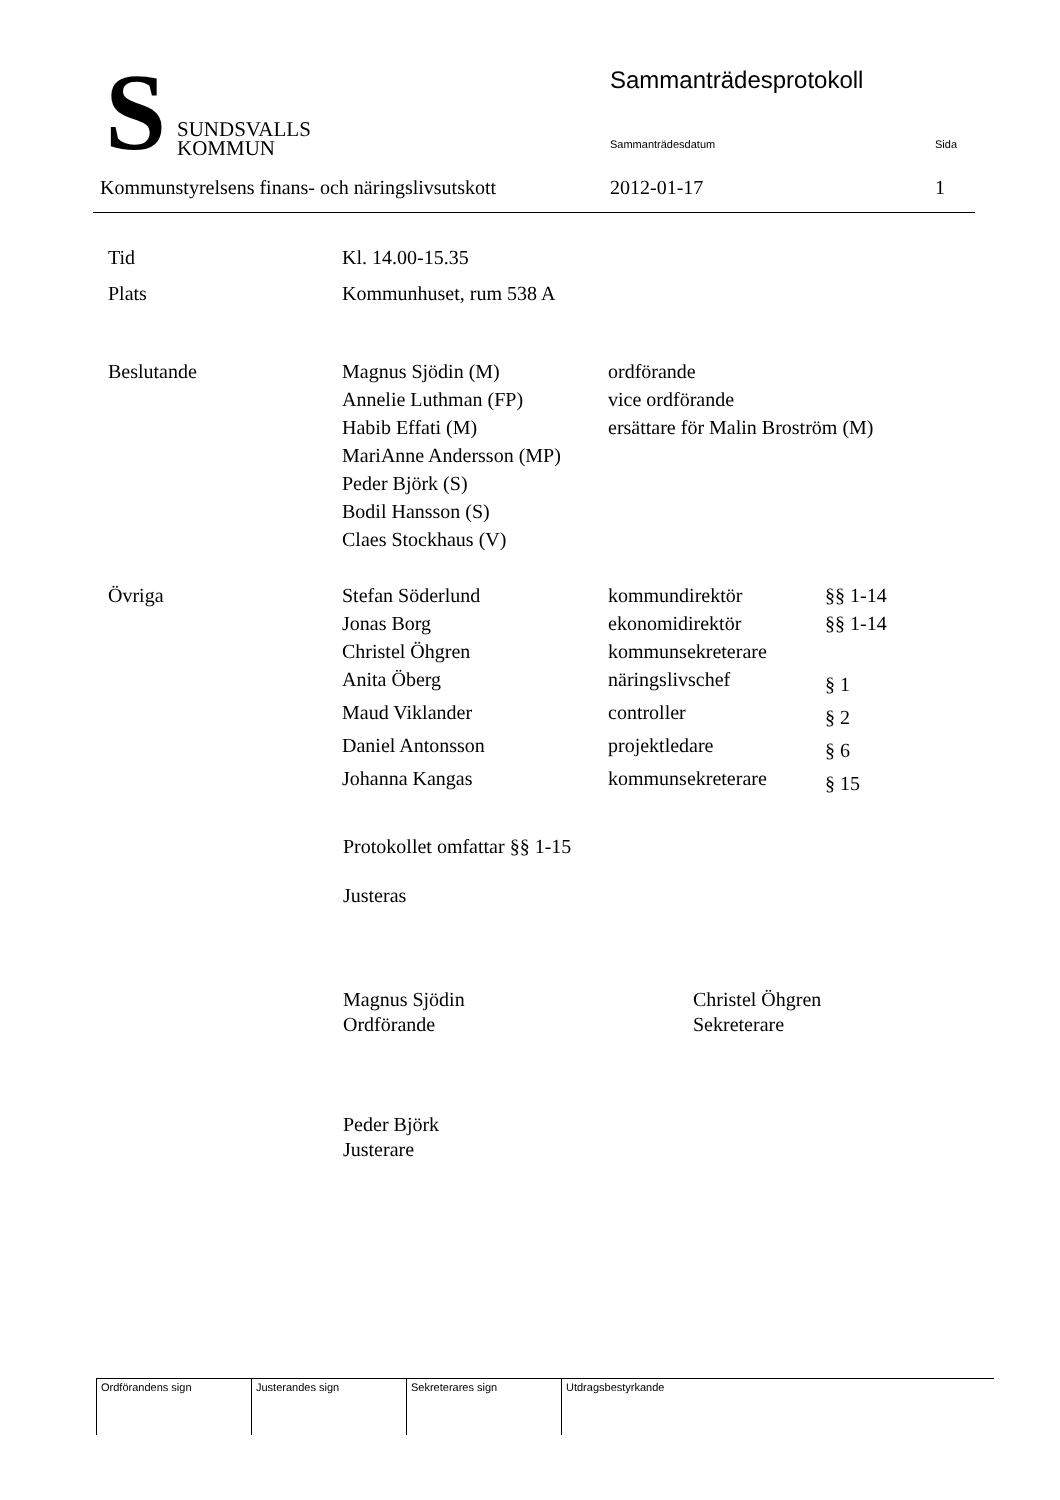S
SUNDSVALLS
KOMMUN
Sammanträdesprotokoll
Sammanträdesdatum Sida
Kommunstyrelsens finans- och näringslivsutskott
2012-01-17 1
| Tid | Kl. 14.00-15.35 | | |
| Plats | Kommunhuset, rum 538 A | | |
| Beslutande | Magnus Sjödin (M) | ordförande | |
| | Annelie Luthman (FP) | vice ordförande | |
| | Habib Effati (M) | ersättare för Malin Broström (M) | |
| | MariAnne Andersson (MP) | | |
| | Peder Björk (S) | | |
| | Bodil Hansson (S) | | |
| | Claes Stockhaus (V) | | |
| Övriga | Stefan Söderlund | kommundirektör | §§ 1-14 |
| | Jonas Borg | ekonomidirektör | §§ 1-14 |
| | Christel Öhgren | kommunsekreterare | |
| | Anita Öberg | näringslivschef | § 1 |
| | Maud Viklander | controller | § 2 |
| | Daniel Antonsson | projektledare | § 6 |
| | Johanna Kangas | kommunsekreterare | § 15 |
Protokollet omfattar §§ 1-15
Justeras
Magnus Sjödin
Ordförande
Christel Öhgren
Sekreterare
Peder Björk
Justerare
| Ordförandens sign | Justerandes sign | Sekreterares sign | Utdragsbestyrkande |